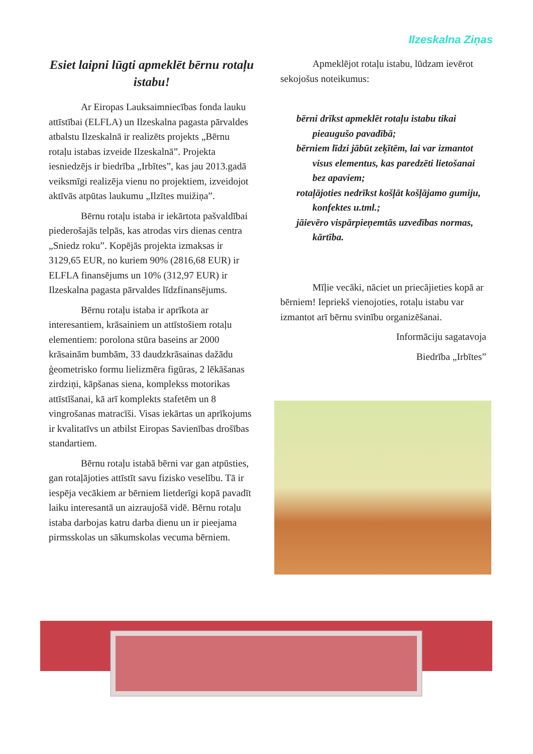Ilzeskalna Ziņas
Esiet laipni lūgti apmeklēt bērnu rotaļu istabu!
Ar Eiropas Lauksaimniecības fonda lauku attīstībai (ELFLA) un Ilzeskalna pagasta pārvaldes atbalstu Ilzeskalnā ir realizēts projekts „Bērnu rotaļu istabas izveide Ilzeskalnā”. Projekta iesniedzējs ir biedrība „Irbītes”, kas jau 2013.gadā veiksmīgi realizēja vienu no projektiem, izveidojot aktīvās atpūtas laukumu „Ilzītes muižiņa”.
Bērnu rotaļu istaba ir iekārtota pašvaldībai piederošajās telpās, kas atrodas virs dienas centra „Sniedz roku”. Kopējās projekta izmaksas ir 3129,65 EUR, no kuriem 90% (2816,68 EUR) ir ELFLA finansējums un 10% (312,97 EUR) ir Ilzeskalna pagasta pārvaldes līdzfinansējums.
Bērnu rotaļu istaba ir aprīkota ar interesantiem, krāsainiem un attīstošiem rotaļu elementiem: porolona stūra baseins ar 2000 krāsainām bumbām, 33 daudzkrāsainas dažādu ģeometrisko formu lielizmēra figūras, 2 lēkāšanas zirdziņi, kāpšanas siena, komplekss motorikas attīstīšanai, kā arī komplekts stafetēm un 8 vingrošanas matracīši. Visas iekārtas un aprīkojums ir kvalitatīvs un atbilst Eiropas Savienības drošības standartiem.
Bērnu rotaļu istabā bērni var gan atpūsties, gan rotaļājoties attīstīt savu fizisko veselību. Tā ir iespēja vecākiem ar bērniem lietderīgi kopā pavadīt laiku interesantā un aizraujošā vidē. Bērnu rotaļu istaba darbojas katru darba dienu un ir pieejama pirmsskolas un sākumskolas vecuma bērniem.
Apmeklējot rotaļu istabu, lūdzam ievērot sekojošus noteikumus:
bērni drīkst apmeklēt rotaļu istabu tikai pieaugušo pavadībā;
bērniem līdzi jābūt zeķītēm, lai var izmantot visus elementus, kas paredzēti lietošanai bez apaviem;
rotaļājoties nedrīkst košļāt košļājamo gumiju, konfektes u.tml.;
jāievēro vispārpieņemtās uzvedības normas, kārtība.
Mīļie vecāki, nāciet un priecājieties kopā ar bērniem! Iepriekš vienojoties, rotaļu istabu var izmantot arī bērnu svinību organizēšanai.
Informāciju sagatavoja
Biedrība „Irbītes”